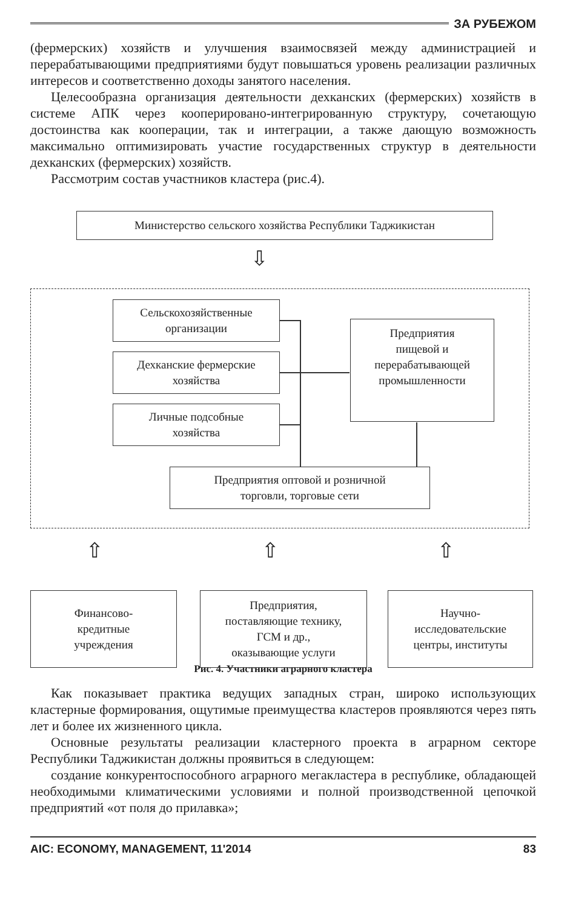ЗА РУБЕЖОМ
(фермерских) хозяйств и улучшения взаимосвязей между администрацией и перерабатывающими предприятиями будут повышаться уровень реализации различных интересов и соответственно доходы занятого населения.
Целесообразна организация деятельности дехканских (фермерских) хозяйств в системе АПК через кооперировано-интегрированную структуру, сочетающую достоинства как кооперации, так и интеграции, а также дающую возможность максимально оптимизировать участие государственных структур в деятельности дехканских (фермерских) хозяйств.
Рассмотрим состав участников кластера (рис.4).
Министерство сельского хозяйства Республики Таджикистан
⇩
Сельскохозяйственные
организации
Дехканские фермерские
хозяйства
Личные подсобные
хозяйства
Предприятия
пищевой и
перерабатывающей
промышленности
Предприятия оптовой и розничной
торговли, торговые сети
⇧ ⇧ ⇧
Финансово-
кредитные
учреждения
Предприятия,
поставляющие технику,
ГСМ и др.,
оказывающие услуги
Научно-
исследовательские
центры, институты
Рис. 4. Участники аграрного кластера
Как показывает практика ведущих западных стран, широко использующих кластерные формирования, ощутимые преимущества кластеров проявляются через пять лет и более их жизненного цикла.
Основные результаты реализации кластерного проекта в аграрном секторе Республики Таджикистан должны проявиться в следующем:
создание конкурентоспособного аграрного мегакластера в республике, обладающей необходимыми климатическими условиями и полной производственной цепочкой предприятий «от поля до прилавка»;
AIC: ECONOMY, MANAGEMENT, 11'2014 83